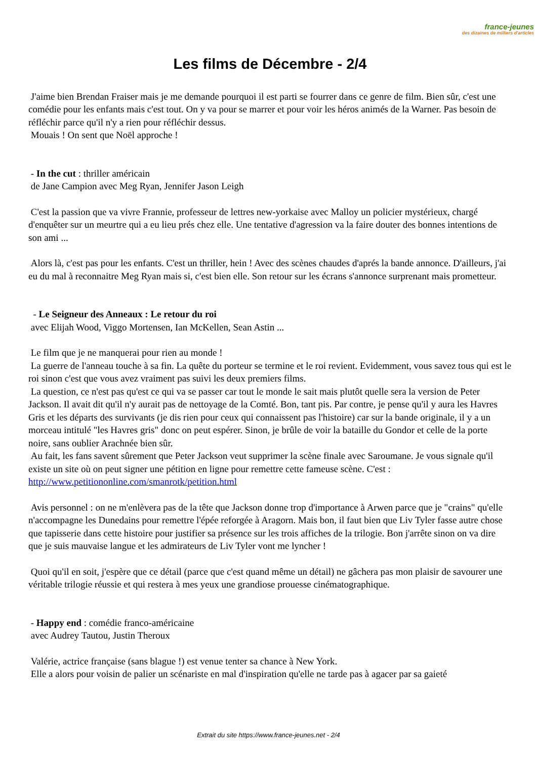france-jeunes
des dizaines de milliers d'articles
Les films de Décembre - 2/4
J'aime bien Brendan Fraiser mais je me demande pourquoi il est parti se fourrer dans ce genre de film. Bien sûr, c'est une comédie pour les enfants mais c'est tout. On y va pour se marrer et pour voir les héros animés de la Warner. Pas besoin de réfléchir parce qu'il n'y a rien pour réfléchir dessus.
Mouais ! On sent que Noël approche !
- In the cut : thriller américain
de Jane Campion avec Meg Ryan, Jennifer Jason Leigh
C'est la passion que va vivre Frannie, professeur de lettres new-yorkaise avec Malloy un policier mystérieux, chargé d'enquêter sur un meurtre qui a eu lieu prés chez elle. Une tentative d'agression va la faire douter des bonnes intentions de son ami ...
Alors là, c'est pas pour les enfants. C'est un thriller, hein ! Avec des scènes chaudes d'aprés la bande annonce. D'ailleurs, j'ai eu du mal à reconnaitre Meg Ryan mais si, c'est bien elle. Son retour sur les écrans s'annonce surprenant mais prometteur.
- Le Seigneur des Anneaux : Le retour du roi
avec Elijah Wood, Viggo Mortensen, Ian McKellen, Sean Astin ...
Le film que je ne manquerai pour rien au monde !
La guerre de l'anneau touche à sa fin. La quête du porteur se termine et le roi revient. Evidemment, vous savez tous qui est le roi sinon c'est que vous avez vraiment pas suivi les deux premiers films.
La question, ce n'est pas qu'est ce qui va se passer car tout le monde le sait mais plutôt quelle sera la version de Peter Jackson. Il avait dit qu'il n'y aurait pas de nettoyage de la Comté. Bon, tant pis. Par contre, je pense qu'il y aura les Havres Gris et les départs des survivants (je dis rien pour ceux qui connaissent pas l'histoire) car sur la bande originale, il y a un morceau intitulé "les Havres gris" donc on peut espérer. Sinon, je brûle de voir la bataille du Gondor et celle de la porte noire, sans oublier Arachnée bien sûr.
Au fait, les fans savent sûrement que Peter Jackson veut supprimer la scène finale avec Saroumane. Je vous signale qu'il existe un site où on peut signer une pétition en ligne pour remettre cette fameuse scène. C'est : http://www.petitiononline.com/smanrotk/petition.html
Avis personnel : on ne m'enlèvera pas de la tête que Jackson donne trop d'importance à Arwen parce que je "crains" qu'elle n'accompagne les Dunedains pour remettre l'épée reforgée à Aragorn. Mais bon, il faut bien que Liv Tyler fasse autre chose que tapisserie dans cette histoire pour justifier sa présence sur les trois affiches de la trilogie. Bon j'arrête sinon on va dire que je suis mauvaise langue et les admirateurs de Liv Tyler vont me lyncher !
Quoi qu'il en soit, j'espère que ce détail (parce que c'est quand même un détail) ne gâchera pas mon plaisir de savourer une véritable trilogie réussie et qui restera à mes yeux une grandiose prouesse cinématographique.
- Happy end : comédie franco-américaine
avec Audrey Tautou, Justin Theroux
Valérie, actrice française (sans blague !) est venue tenter sa chance à New York.
Elle a alors pour voisin de palier un scénariste en mal d'inspiration qu'elle ne tarde pas à agacer par sa gaieté
Extrait du site https://www.france-jeunes.net - 2/4